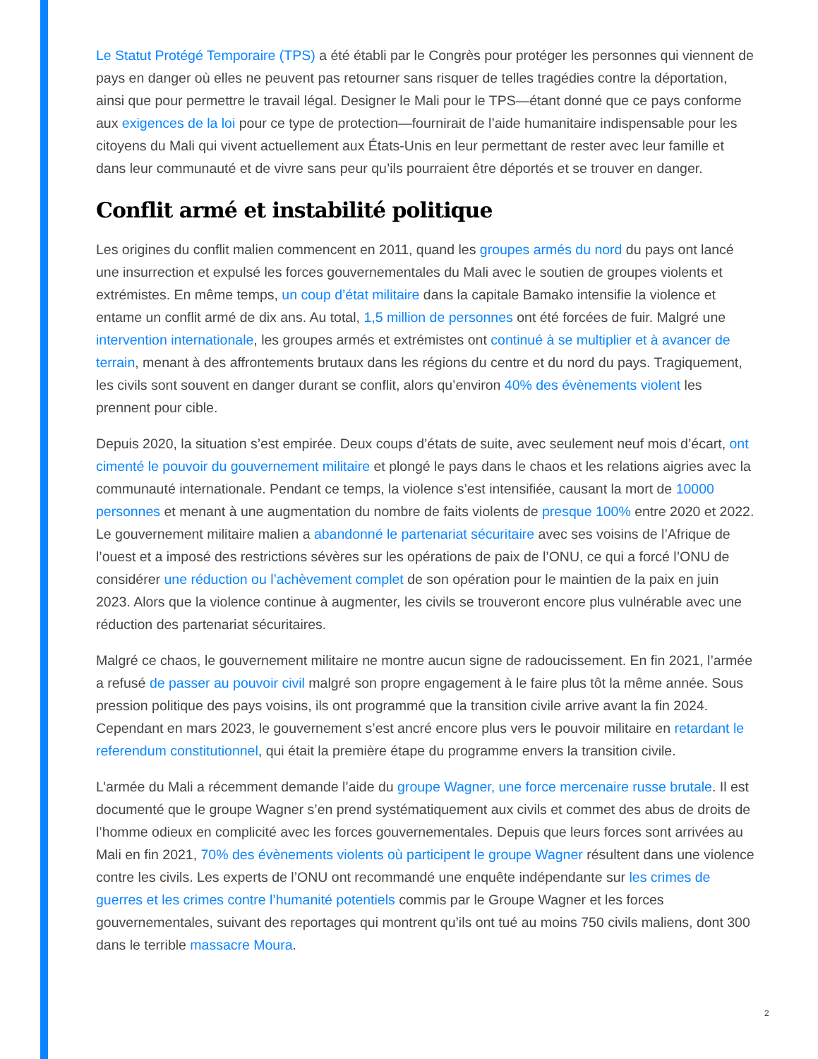Le Statut Protégé Temporaire (TPS) a été établi par le Congrès pour protéger les personnes qui viennent de pays en danger où elles ne peuvent pas retourner sans risquer de telles tragédies contre la déportation, ainsi que pour permettre le travail légal. Designer le Mali pour le TPS—étant donné que ce pays conforme aux exigences de la loi pour ce type de protection—fournirait de l’aide humanitaire indispensable pour les citoyens du Mali qui vivent actuellement aux États-Unis en leur permettant de rester avec leur famille et dans leur communauté et de vivre sans peur qu’ils pourraient être déportés et se trouver en danger.
Conflit armé et instabilité politique
Les origines du conflit malien commencent en 2011, quand les groupes armés du nord du pays ont lancé une insurrection et expulsé les forces gouvernementales du Mali avec le soutien de groupes violents et extrémistes. En même temps, un coup d’état militaire dans la capitale Bamako intensifie la violence et entame un conflit armé de dix ans. Au total, 1,5 million de personnes ont été forcées de fuir. Malgré une intervention internationale, les groupes armés et extrémistes ont continué à se multiplier et à avancer de terrain, menant à des affrontements brutaux dans les régions du centre et du nord du pays. Tragiquement, les civils sont souvent en danger durant se conflit, alors qu’environ 40% des évènements violent les prennent pour cible.
Depuis 2020, la situation s’est empirée. Deux coups d’états de suite, avec seulement neuf mois d’écart, ont cimenté le pouvoir du gouvernement militaire et plongé le pays dans le chaos et les relations aigries avec la communauté internationale. Pendant ce temps, la violence s’est intensifiée, causant la mort de 10000 personnes et menant à une augmentation du nombre de faits violents de presque 100% entre 2020 et 2022. Le gouvernement militaire malien a abandonné le partenariat sécuritaire avec ses voisins de l’Afrique de l’ouest et a imposé des restrictions sévères sur les opérations de paix de l’ONU, ce qui a forcé l’ONU de considérer une réduction ou l’achèvement complet de son opération pour le maintien de la paix en juin 2023. Alors que la violence continue à augmenter, les civils se trouveront encore plus vulnérable avec une réduction des partenariat sécuritaires.
Malgré ce chaos, le gouvernement militaire ne montre aucun signe de radoucissement. En fin 2021, l’armée a refusé de passer au pouvoir civil malgré son propre engagement à le faire plus tôt la même année. Sous pression politique des pays voisins, ils ont programmé que la transition civile arrive avant la fin 2024. Cependant en mars 2023, le gouvernement s’est ancré encore plus vers le pouvoir militaire en retardant le referendum constitutionnel, qui était la première étape du programme envers la transition civile.
L’armée du Mali a récemment demande l’aide du groupe Wagner, une force mercenaire russe brutale. Il est documenté que le groupe Wagner s’en prend systématiquement aux civils et commet des abus de droits de l’homme odieux en complicité avec les forces gouvernementales. Depuis que leurs forces sont arrivées au Mali en fin 2021, 70% des évènements violents où participent le groupe Wagner résultent dans une violence contre les civils. Les experts de l’ONU ont recommandé une enquête indépendante sur les crimes de guerres et les crimes contre l’humanité potentiels commis par le Groupe Wagner et les forces gouvernementales, suivant des reportages qui montrent qu’ils ont tué au moins 750 civils maliens, dont 300 dans le terrible massacre Moura.
2